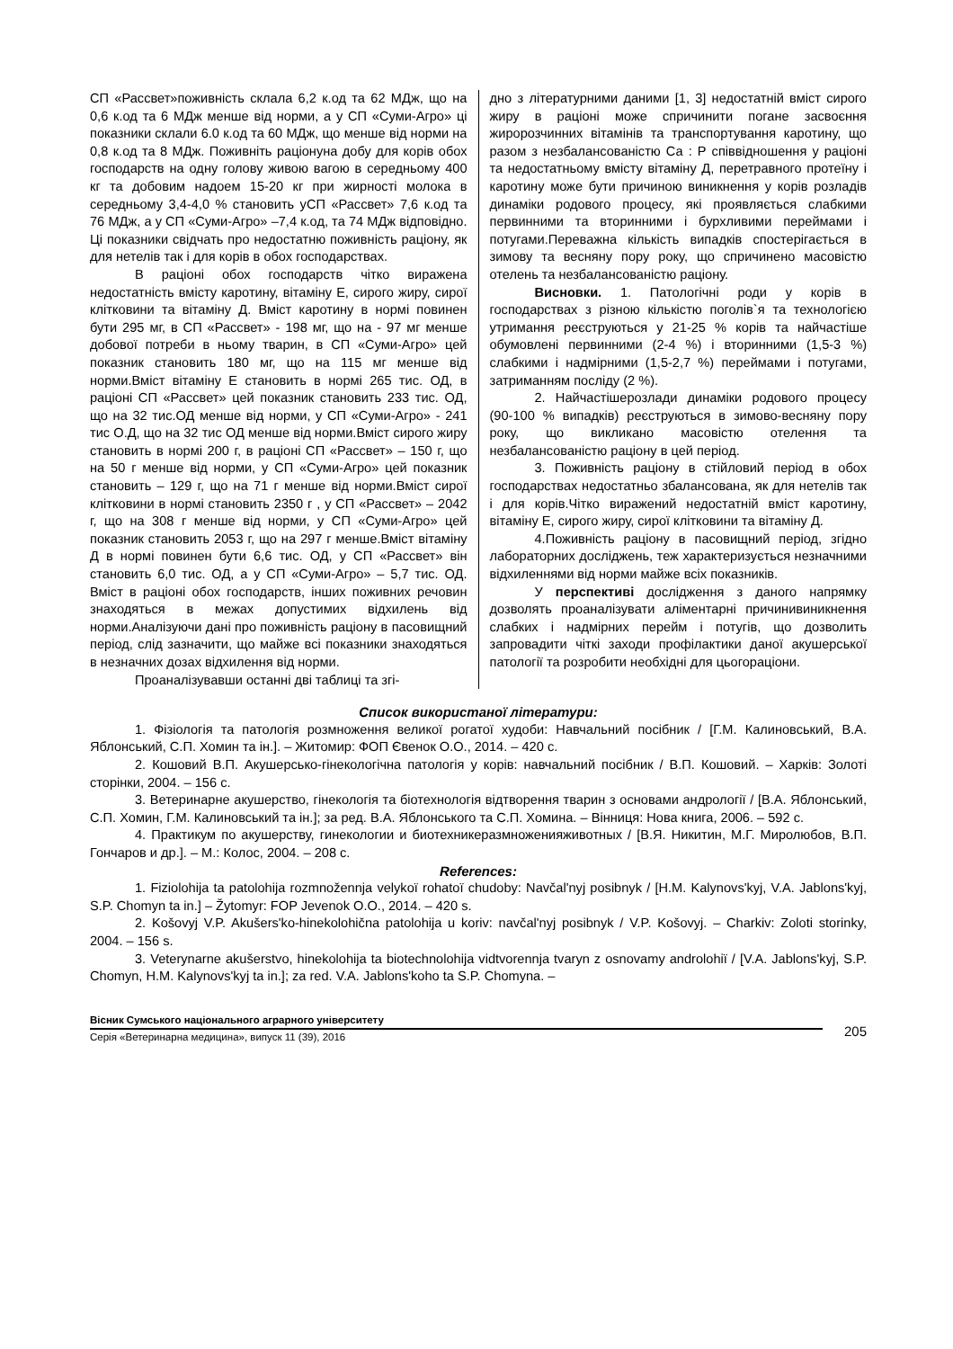СП «Рассвет»поживність склала 6,2 к.од та 62 МДж, що на 0,6 к.од та 6 МДж менше від норми, а у СП «Суми-Агро» ці показники склали 6.0 к.од та 60 МДж, що менше від норми на 0,8 к.од та 8 МДж. Поживніть раціонуна добу для корів обох господарств на одну голову живою вагою в середньому 400 кг та добовим надоем 15-20 кг при жирності молока в середньому 3,4-4,0 % становить уСП «Рассвет» 7,6 к.од та 76 МДж, а у СП «Суми-Агро» –7,4 к.од, та 74 МДж відповідно. Ці показники свідчать про недостатню поживність раціону, як для нетелів так і для корів в обох господарствах.
В раціоні обох господарств чітко виражена недостатність вмісту каротину, вітаміну Е, сирого жиру, сирої клітковини та вітаміну Д. Вміст каротину в нормі повинен бути 295 мг, в СП «Рассвет» - 198 мг, що на - 97 мг менше добової потреби в ньому тварин, в СП «Суми-Агро» цей показник становить 180 мг, що на 115 мг менше від норми.Вміст вітаміну Е становить в нормі 265 тис. ОД, в раціоні СП «Рассвет» цей показник становить 233 тис. ОД, що на 32 тис.ОД менше від норми, у СП «Суми-Агро» - 241 тис О.Д, що на 32 тис ОД менше від норми.Вміст сирого жиру становить в нормі 200 г, в раціоні СП «Рассвет» – 150 г, що на 50 г менше від норми, у СП «Суми-Агро» цей показник становить – 129 г, що на 71 г менше від норми.Вміст сирої клітковини в нормі становить 2350 г , у СП «Рассвет» – 2042 г, що на 308 г менше від норми, у СП «Суми-Агро» цей показник становить 2053 г, що на 297 г менше.Вміст вітаміну Д в нормі повинен бути 6,6 тис. ОД, у СП «Рассвет» він становить 6,0 тис. ОД, а у СП «Суми-Агро» – 5,7 тис. ОД. Вміст в раціоні обох господарств, інших поживних речовин знаходяться в межах допустимих відхилень від норми.Аналізуючи дані про поживність раціону в пасовищний період, слід зазначити, що майже всі показники знаходяться в незначних дозах відхилення від норми.
Проаналізувавши останні дві таблиці та згі-
дно з літературними даними [1, 3] недостатній вміст сирого жиру в раціоні може спричинити погане засвоєння жиророзчинних вітамінів та транспортування каротину, що разом з незбалансованістю Са : Р співвідношення у раціоні та недостатньому вмісту вітаміну Д, перетравного протеїну і каротину може бути причиною виникнення у корів розладів динаміки родового процесу, які проявляється слабкими первинними та вторинними і бурхливими переймами і потугами.Переважна кількість випадків спостерігається в зимову та весняну пору року, що спричинено масовістю отелень та незбалансованістю раціону.
Висновки. 1. Патологічні роди у корів в господарствах з різною кількістю поголів`я та технологією утримання реєструються у 21-25 % корів та найчастіше обумовлені первинними (2-4 %) і вторинними (1,5-3 %) слабкими і надмірними (1,5-2,7 %) переймами і потугами, затриманням посліду (2 %).
2. Найчастішерозлади динаміки родового процесу (90-100 % випадків) реєструються в зимово-весняну пору року, що викликано масовістю отелення та незбалансованістю раціону в цей період.
3. Поживність раціону в стійловий період в обох господарствах недостатньо збалансована, як для нетелів так і для корів.Чітко виражений недостатній вміст каротину, вітаміну Е, сирого жиру, сирої клітковини та вітаміну Д.
4.Поживність раціону в пасовищний період, згідно лабораторних досліджень, теж характеризується незначними відхиленнями від норми майже всіх показників.
У перспективі дослідження з даного напрямку дозволять проаналізувати аліментарні причинивиникнення слабких і надмірних перейм і потугів, що дозволить запровадити чіткі заходи профілактики даної акушерської патології та розробити необхідні для цьогораціони.
Список використаної літератури:
1. Фізіологія та патологія розмноження великої рогатої худоби: Навчальний посібник / [Г.М. Калиновський, В.А. Яблонський, С.П. Хомин та ін.]. – Житомир: ФОП Євенок О.О., 2014. – 420 с.
2. Кошовий В.П. Акушерсько-гінекологічна патологія у корів: навчальний посібник / В.П. Кошовий. – Харків: Золоті сторінки, 2004. – 156 с.
3. Ветеринарне акушерство, гінекологія та біотехнологія відтворення тварин з основами андрології / [В.А. Яблонський, С.П. Хомин, Г.М. Калиновський та ін.]; за ред. В.А. Яблонського та С.П. Хомина. – Вінниця: Нова книга, 2006. – 592 с.
4. Практикум по акушерству, гинекологии и биотехникеразмноженияживотных / [В.Я. Никитин, М.Г. Миролюбов, В.П. Гончаров и др.]. – М.: Колос, 2004. – 208 с.
References:
1. Fiziolohija ta patolohija rozmnožennja velykoï rohatoï chudoby: Navčal'nyj posibnyk / [H.M. Kalynovs'kyj, V.A. Jablons'kyj, S.P. Chomyn ta in.] – Žytomyr: FOP Jevenok O.O., 2014. – 420 s.
2. Košovyj V.P. Akušers'ko-hinekolohična patolohija u koriv: navčal'nyj posibnyk / V.P. Košovyj. – Charkiv: Zoloti storinky, 2004. – 156 s.
3. Veterynarne akušerstvo, hinekolohija ta biotechnolohija vidtvorennja tvaryn z osnovamy androlohiï / [V.A. Jablons'kyj, S.P. Chomyn, H.M. Kalynovs'kyj ta in.]; za red. V.A. Jablons'koho ta S.P. Chomyna. –
Вісник Сумського національного аграрного університету
Серія «Ветеринарна медицина», випуск 11 (39), 2016
205